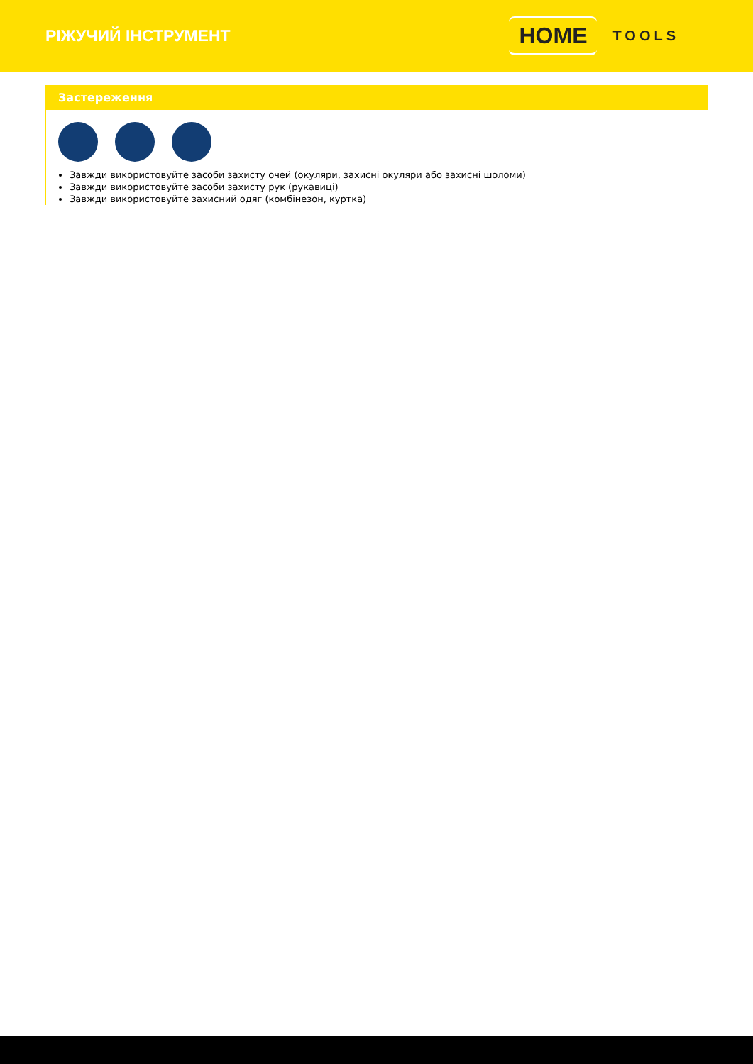РІЖУЧИЙ ІНСТРУМЕНТ
HOME TOOLS
Застереження
Завжди використовуйте засоби захисту очей (окуляри, захисні окуляри або захисні шоломи)
Завжди використовуйте засоби захисту рук (рукавиці)
Завжди використовуйте захисний одяг (комбінезон, куртка)